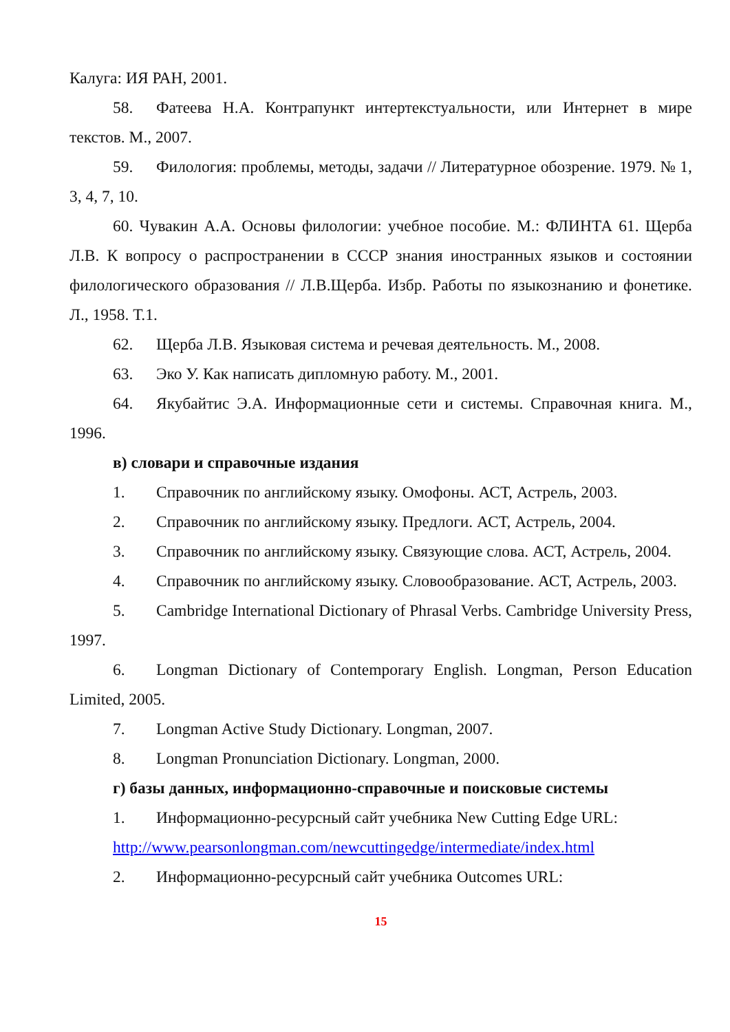Калуга: ИЯ РАН, 2001.
58. Фатеева Н.А. Контрапункт интертекстуальности, или Интернет в мире текстов. М., 2007.
59. Филология: проблемы, методы, задачи // Литературное обозрение. 1979. № 1, 3, 4, 7, 10.
60. Чувакин А.А. Основы филологии: учебное пособие. М.: ФЛИНТА 61. Щерба Л.В. К вопросу о распространении в СССР знания иностранных языков и состоянии филологического образования // Л.В.Щерба. Избр. Работы по языкознанию и фонетике. Л., 1958. Т.1.
62. Щерба Л.В. Языковая система и речевая деятельность. М., 2008.
63. Эко У. Как написать дипломную работу. М., 2001.
64. Якубайтис Э.А. Информационные сети и системы. Справочная книга. М., 1996.
в) словари и справочные издания
1. Справочник по английскому языку. Омофоны. АСТ, Астрель, 2003.
2. Справочник по английскому языку. Предлоги. АСТ, Астрель, 2004.
3. Справочник по английскому языку. Связующие слова. АСТ, Астрель, 2004.
4. Справочник по английскому языку. Словообразование. АСТ, Астрель, 2003.
5. Cambridge International Dictionary of Phrasal Verbs. Cambridge University Press, 1997.
6. Longman Dictionary of Contemporary English. Longman, Person Education Limited, 2005.
7. Longman Active Study Dictionary. Longman, 2007.
8. Longman Pronunciation Dictionary. Longman, 2000.
г) базы данных, информационно-справочные и поисковые системы
1. Информационно-ресурсный сайт учебника New Cutting Edge URL:
http://www.pearsonlongman.com/newcuttingedge/intermediate/index.html
2. Информационно-ресурсный сайт учебника Outcomes URL:
15